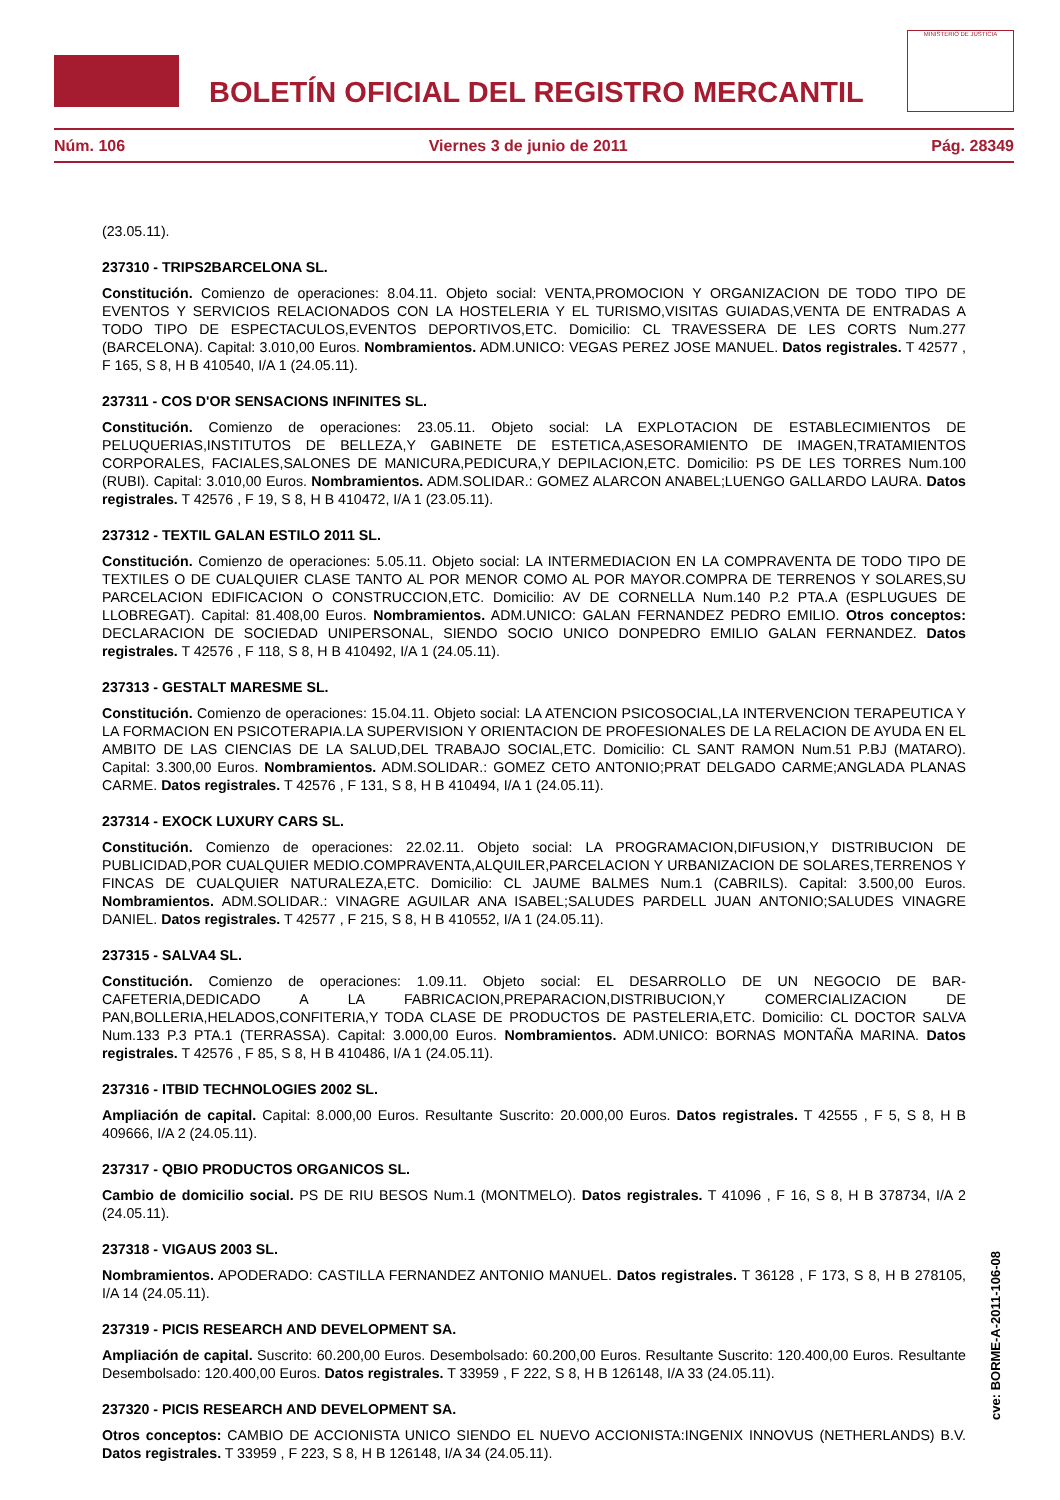BOLETÍN OFICIAL DEL REGISTRO MERCANTIL
MINISTERIO DE JUSTICIA
Núm. 106 Viernes 3 de junio de 2011 Pág. 28349
(23.05.11).
237310 - TRIPS2BARCELONA SL.
Constitución. Comienzo de operaciones: 8.04.11. Objeto social: VENTA,PROMOCION Y ORGANIZACION DE TODO TIPO DE EVENTOS Y SERVICIOS RELACIONADOS CON LA HOSTELERIA Y EL TURISMO,VISITAS GUIADAS,VENTA DE ENTRADAS A TODO TIPO DE ESPECTACULOS,EVENTOS DEPORTIVOS,ETC. Domicilio: CL TRAVESSERA DE LES CORTS Num.277 (BARCELONA). Capital: 3.010,00 Euros. Nombramientos. ADM.UNICO: VEGAS PEREZ JOSE MANUEL. Datos registrales. T 42577 , F 165, S 8, H B 410540, I/A 1 (24.05.11).
237311 - COS D'OR SENSACIONS INFINITES SL.
Constitución. Comienzo de operaciones: 23.05.11. Objeto social: LA EXPLOTACION DE ESTABLECIMIENTOS DE PELUQUERIAS,INSTITUTOS DE BELLEZA,Y GABINETE DE ESTETICA,ASESORAMIENTO DE IMAGEN,TRATAMIENTOS CORPORALES, FACIALES,SALONES DE MANICURA,PEDICURA,Y DEPILACION,ETC. Domicilio: PS DE LES TORRES Num.100 (RUBI). Capital: 3.010,00 Euros. Nombramientos. ADM.SOLIDAR.: GOMEZ ALARCON ANABEL;LUENGO GALLARDO LAURA. Datos registrales. T 42576 , F 19, S 8, H B 410472, I/A 1 (23.05.11).
237312 - TEXTIL GALAN ESTILO 2011 SL.
Constitución. Comienzo de operaciones: 5.05.11. Objeto social: LA INTERMEDIACION EN LA COMPRAVENTA DE TODO TIPO DE TEXTILES O DE CUALQUIER CLASE TANTO AL POR MENOR COMO AL POR MAYOR.COMPRA DE TERRENOS Y SOLARES,SU PARCELACION EDIFICACION O CONSTRUCCION,ETC. Domicilio: AV DE CORNELLA Num.140 P.2 PTA.A (ESPLUGUES DE LLOBREGAT). Capital: 81.408,00 Euros. Nombramientos. ADM.UNICO: GALAN FERNANDEZ PEDRO EMILIO. Otros conceptos: DECLARACION DE SOCIEDAD UNIPERSONAL, SIENDO SOCIO UNICO DONPEDRO EMILIO GALAN FERNANDEZ. Datos registrales. T 42576 , F 118, S 8, H B 410492, I/A 1 (24.05.11).
237313 - GESTALT MARESME SL.
Constitución. Comienzo de operaciones: 15.04.11. Objeto social: LA ATENCION PSICOSOCIAL,LA INTERVENCION TERAPEUTICA Y LA FORMACION EN PSICOTERAPIA.LA SUPERVISION Y ORIENTACION DE PROFESIONALES DE LA RELACION DE AYUDA EN EL AMBITO DE LAS CIENCIAS DE LA SALUD,DEL TRABAJO SOCIAL,ETC. Domicilio: CL SANT RAMON Num.51 P.BJ (MATARO). Capital: 3.300,00 Euros. Nombramientos. ADM.SOLIDAR.: GOMEZ CETO ANTONIO;PRAT DELGADO CARME;ANGLADA PLANAS CARME. Datos registrales. T 42576 , F 131, S 8, H B 410494, I/A 1 (24.05.11).
237314 - EXOCK LUXURY CARS SL.
Constitución. Comienzo de operaciones: 22.02.11. Objeto social: LA PROGRAMACION,DIFUSION,Y DISTRIBUCION DE PUBLICIDAD,POR CUALQUIER MEDIO.COMPRAVENTA,ALQUILER,PARCELACION Y URBANIZACION DE SOLARES,TERRENOS Y FINCAS DE CUALQUIER NATURALEZA,ETC. Domicilio: CL JAUME BALMES Num.1 (CABRILS). Capital: 3.500,00 Euros. Nombramientos. ADM.SOLIDAR.: VINAGRE AGUILAR ANA ISABEL;SALUDES PARDELL JUAN ANTONIO;SALUDES VINAGRE DANIEL. Datos registrales. T 42577 , F 215, S 8, H B 410552, I/A 1 (24.05.11).
237315 - SALVA4 SL.
Constitución. Comienzo de operaciones: 1.09.11. Objeto social: EL DESARROLLO DE UN NEGOCIO DE BAR-CAFETERIA,DEDICADO A LA FABRICACION,PREPARACION,DISTRIBUCION,Y COMERCIALIZACION DE PAN,BOLLERIA,HELADOS,CONFITERIA,Y TODA CLASE DE PRODUCTOS DE PASTELERIA,ETC. Domicilio: CL DOCTOR SALVA Num.133 P.3 PTA.1 (TERRASSA). Capital: 3.000,00 Euros. Nombramientos. ADM.UNICO: BORNAS MONTAÑA MARINA. Datos registrales. T 42576 , F 85, S 8, H B 410486, I/A 1 (24.05.11).
237316 - ITBID TECHNOLOGIES 2002 SL.
Ampliación de capital. Capital: 8.000,00 Euros. Resultante Suscrito: 20.000,00 Euros. Datos registrales. T 42555 , F 5, S 8, H B 409666, I/A 2 (24.05.11).
237317 - QBIO PRODUCTOS ORGANICOS SL.
Cambio de domicilio social. PS DE RIU BESOS Num.1 (MONTMELO). Datos registrales. T 41096 , F 16, S 8, H B 378734, I/A 2 (24.05.11).
237318 - VIGAUS 2003 SL.
Nombramientos. APODERADO: CASTILLA FERNANDEZ ANTONIO MANUEL. Datos registrales. T 36128 , F 173, S 8, H B 278105, I/A 14 (24.05.11).
237319 - PICIS RESEARCH AND DEVELOPMENT SA.
Ampliación de capital. Suscrito: 60.200,00 Euros. Desembolsado: 60.200,00 Euros. Resultante Suscrito: 120.400,00 Euros. Resultante Desembolsado: 120.400,00 Euros. Datos registrales. T 33959 , F 222, S 8, H B 126148, I/A 33 (24.05.11).
237320 - PICIS RESEARCH AND DEVELOPMENT SA.
Otros conceptos: CAMBIO DE ACCIONISTA UNICO SIENDO EL NUEVO ACCIONISTA:INGENIX INNOVUS (NETHERLANDS) B.V. Datos registrales. T 33959 , F 223, S 8, H B 126148, I/A 34 (24.05.11).
cve: BORME-A-2011-106-08